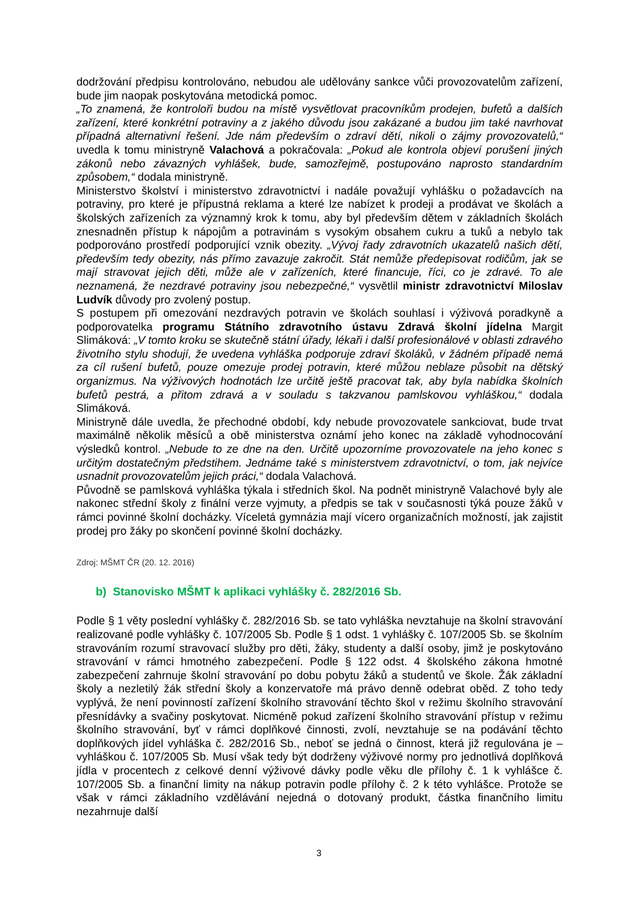dodržování předpisu kontrolováno, nebudou ale udělovány sankce vůči provozovatelům zařízení, bude jim naopak poskytována metodická pomoc.
„To znamená, že kontroloři budou na místě vysvětlovat pracovníkům prodejen, bufetů a dalších zařízení, které konkrétní potraviny a z jakého důvodu jsou zakázané a budou jim také navrhovat případná alternativní řešení. Jde nám především o zdraví dětí, nikoli o zájmy provozovatelů,“ uvedla k tomu ministryně Valachová a pokračovala: „Pokud ale kontrola objeví porušení jiných zákonů nebo závazných vyhlášek, bude, samozřejmě, postupováno naprosto standardním způsobem,“ dodala ministryně.
Ministerstvo školství i ministerstvo zdravotnictví i nadále považují vyhlášku o požadavcích na potraviny, pro které je přípustná reklama a které lze nabízet k prodeji a prodávat ve školách a školských zařízeních za významný krok k tomu, aby byl především dětem v základních školách znesnadněn přístup k nápojům a potravinám s vysokým obsahem cukru a tuků a nebylo tak podporováno prostředí podporující vznik obezity. „Vývoj řady zdravotních ukazatelů našich dětí, především tedy obezity, nás přímo zavazuje zakročit. Stát nemůže předepisovat rodičům, jak se mají stravovat jejich děti, může ale v zařízeních, které financuje, říci, co je zdravé. To ale neznamená, že nezdravé potraviny jsou nebezpečné,“ vysvětlil ministr zdravotnictví Miloslav Ludvík důvody pro zvolený postup.
S postupem při omezování nezdravých potravin ve školách souhlasí i výživová poradkyně a podporovatelka programu Státního zdravotního ústavu Zdravá školní jídelna Margit Slimáková: „V tomto kroku se skutečně státní úřady, lékaři i další profesionálové v oblasti zdravého životního stylu shodují, že uvedena vyhláška podporuje zdraví školáků, v žádném případě nemá za cíl rušení bufetů, pouze omezuje prodej potravin, které můžou neblaze působit na dětský organizmus. Na výživových hodnotách lze určitě ještě pracovat tak, aby byla nabídka školních bufetů pestrá, a přitom zdravá a v souladu s takzvanou pamlskovou vyhláškou,“ dodala Slimáková.
Ministryně dále uvedla, že přechodné období, kdy nebude provozovatele sankciovat, bude trvat maximálně několik měsíců a obě ministerstva oznámí jeho konec na základě vyhodnocování výsledků kontrol. „Nebude to ze dne na den. Určitě upozorníme provozovatele na jeho konec s určitým dostatečným předstihem. Jednáme také s ministerstvem zdravotnictví, o tom, jak nejvíce usnadnit provozovatelům jejich práci,“ dodala Valachová.
Původně se pamlsková vyhláška týkala i středních škol. Na podnět ministryně Valachové byly ale nakonec střední školy z finální verze vyjmuty, a předpis se tak v současnosti týká pouze žáků v rámci povinné školní docházky. Víceletá gymnázia mají vícero organizačních možností, jak zajistit prodej pro žáky po skončení povinné školní docházky.
Zdroj: MŠMT ČR (20. 12. 2016)
b) Stanovisko MŠMT k aplikaci vyhlášky č. 282/2016 Sb.
Podle § 1 věty poslední vyhlášky č. 282/2016 Sb. se tato vyhláška nevztahuje na školní stravování realizované podle vyhlášky č. 107/2005 Sb. Podle § 1 odst. 1 vyhlášky č. 107/2005 Sb. se školním stravováním rozumí stravovací služby pro děti, žáky, studenty a další osoby, jimž je poskytováno stravování v rámci hmotného zabezpečení. Podle § 122 odst. 4 školského zákona hmotné zabezpečení zahrnuje školní stravování po dobu pobytu žáků a studentů ve škole. Žák základní školy a nezletilý žák střední školy a konzervatoře má právo denně odebrat oběd. Z toho tedy vyplývá, že není povinností zařízení školního stravování těchto škol v režimu školního stravování přesnídávky a svačiny poskytovat. Nicméně pokud zařízení školního stravování přístup v režimu školního stravování, byť v rámci doplňkové činnosti, zvolí, nevztahuje se na podávání těchto doplňkových jídel vyhláška č. 282/2016 Sb., neboť se jedná o činnost, která již regulována je – vyhláškou č. 107/2005 Sb. Musí však tedy být dodrženy výživové normy pro jednotlivá doplňková jídla v procentech z celkové denní výživové dávky podle věku dle přílohy č. 1 k vyhlášce č. 107/2005 Sb. a finanční limity na nákup potravin podle přílohy č. 2 k této vyhlášce. Protože se však v rámci základního vzdělávání nejedná o dotovaný produkt, částka finančního limitu nezahrnuje další
3